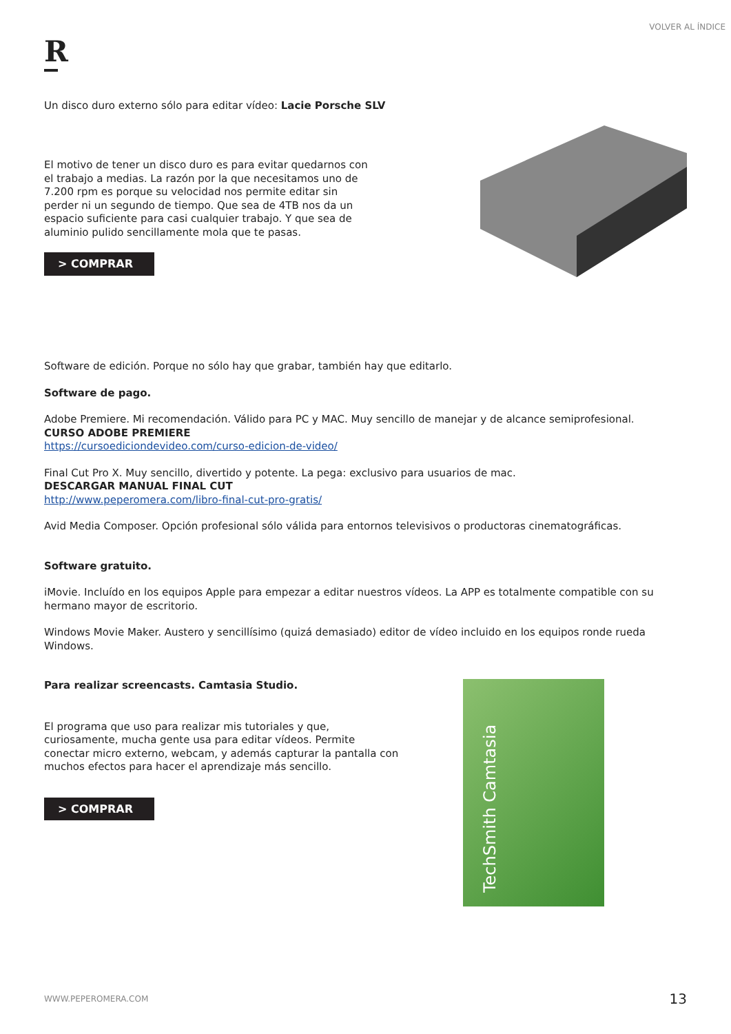VOLVER AL ÍNDICE
R
Un disco duro externo sólo para editar vídeo: Lacie Porsche SLV
El motivo de tener un disco duro es para evitar quedarnos con el trabajo a medias. La razón por la que necesitamos uno de 7.200 rpm es porque su velocidad nos permite editar sin perder ni un segundo de tiempo. Que sea de 4TB nos da un espacio suficiente para casi cualquier trabajo. Y que sea de aluminio pulido sencillamente mola que te pasas.
> COMPRAR
Software de edición. Porque no sólo hay que grabar, también hay que editarlo.
Software de pago.
Adobe Premiere. Mi recomendación. Válido para PC y MAC. Muy sencillo de manejar y de alcance semiprofesional.
CURSO ADOBE PREMIERE
https://cursoediciondevideo.com/curso-edicion-de-video/
Final Cut Pro X. Muy sencillo, divertido y potente. La pega: exclusivo para usuarios de mac.
DESCARGAR MANUAL FINAL CUT
http://www.peperomera.com/libro-final-cut-pro-gratis/
Avid Media Composer. Opción profesional sólo válida para entornos televisivos o productoras cinematográficas.
Software gratuito.
iMovie. Incluído en los equipos Apple para empezar a editar nuestros vídeos. La APP es totalmente compatible con su hermano mayor de escritorio.
Windows Movie Maker. Austero y sencillísimo (quizá demasiado) editor de vídeo incluido en los equipos ronde rueda Windows.
Para realizar screencasts. Camtasia Studio.
El programa que uso para realizar mis tutoriales y que, curiosamente, mucha gente usa para editar vídeos. Permite conectar micro externo, webcam, y además capturar la pantalla con muchos efectos para hacer el aprendizaje más sencillo.
> COMPRAR
TechSmith Camtasia
WWW.PEPEROMERA.COM 13